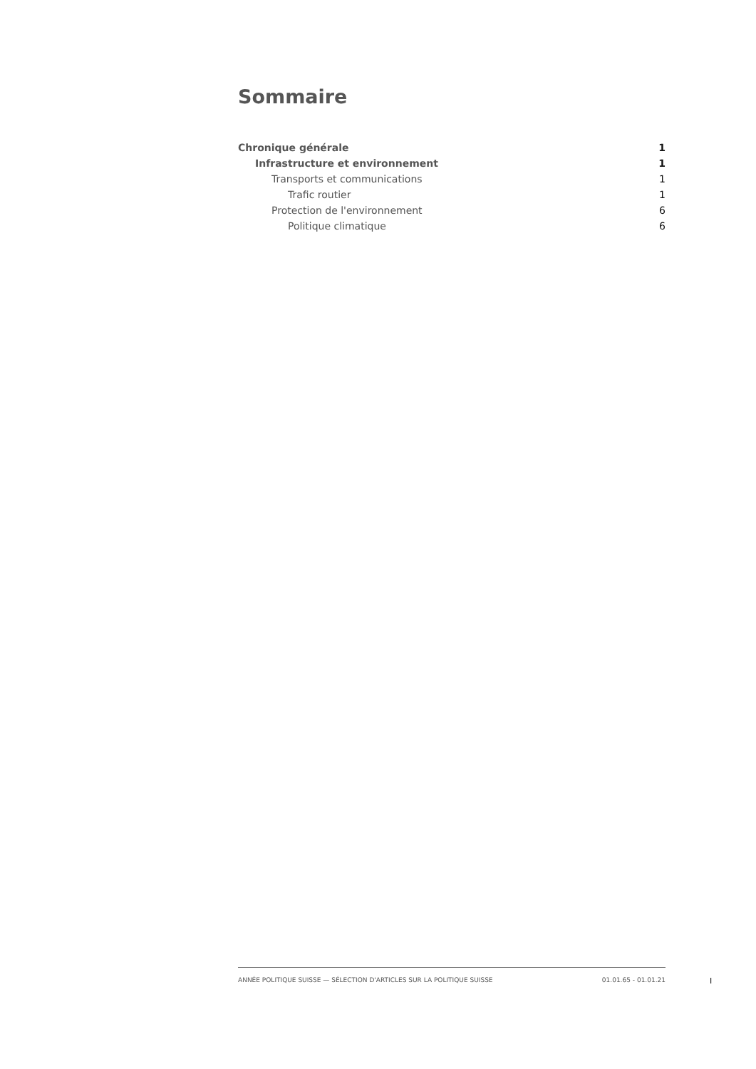Sommaire
Chronique générale 1
Infrastructure et environnement 1
Transports et communications 1
Trafic routier 1
Protection de l'environnement 6
Politique climatique 6
ANNÉE POLITIQUE SUISSE — SÉLECTION D'ARTICLES SUR LA POLITIQUE SUISSE 01.01.65 - 01.01.21
I